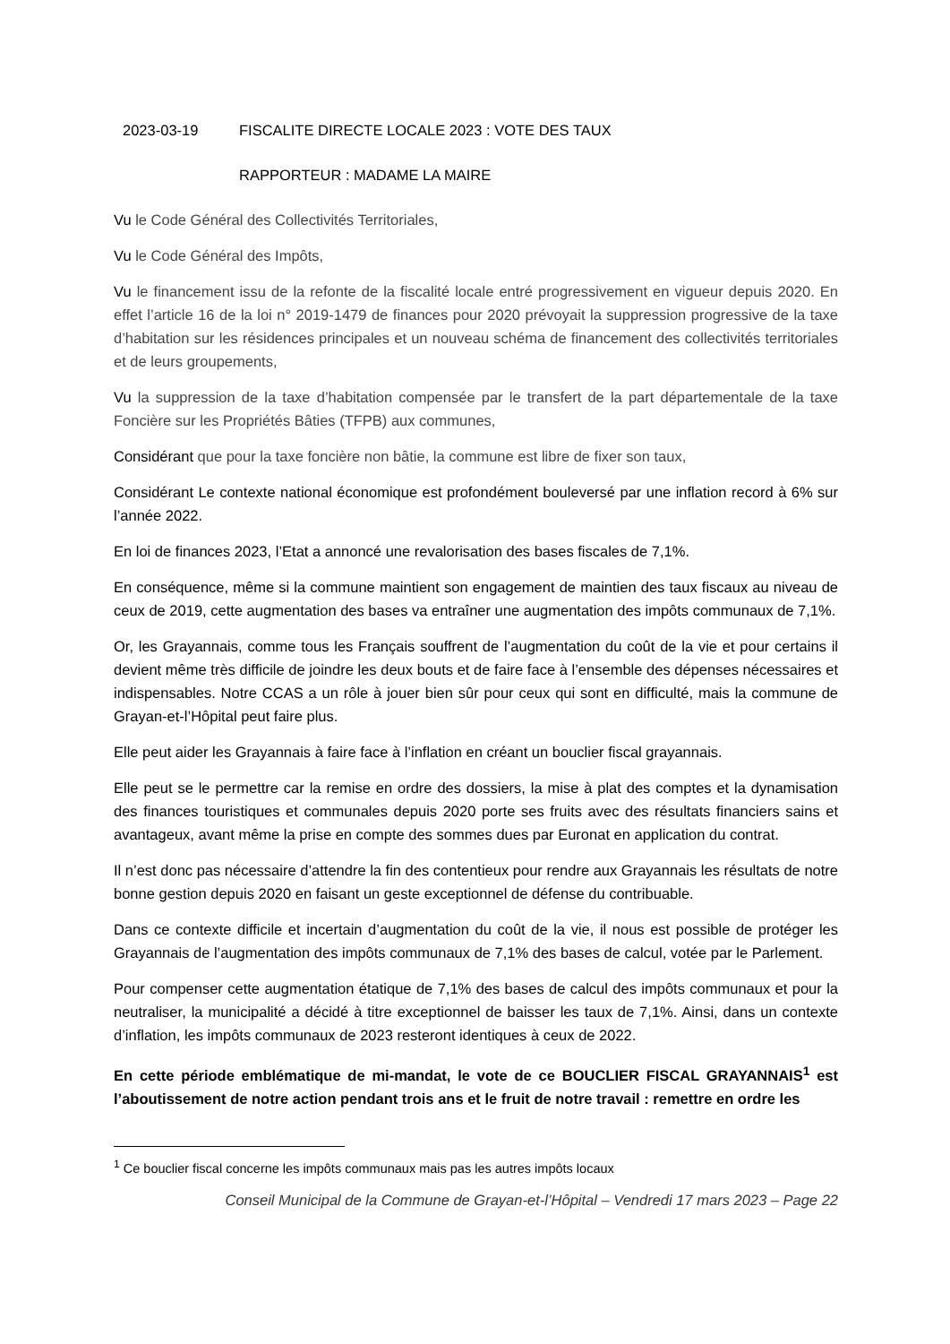2023-03-19 FISCALITE DIRECTE LOCALE 2023 : VOTE DES TAUX
RAPPORTEUR : MADAME LA MAIRE
Vu le Code Général des Collectivités Territoriales,
Vu le Code Général des Impôts,
Vu le financement issu de la refonte de la fiscalité locale entré progressivement en vigueur depuis 2020. En effet l’article 16 de la loi n° 2019-1479 de finances pour 2020 prévoyait la suppression progressive de la taxe d’habitation sur les résidences principales et un nouveau schéma de financement des collectivités territoriales et de leurs groupements,
Vu la suppression de la taxe d’habitation compensée par le transfert de la part départementale de la taxe Foncière sur les Propriétés Bâties (TFPB) aux communes,
Considérant que pour la taxe foncière non bâtie, la commune est libre de fixer son taux,
Considérant Le contexte national économique est profondément bouleversé par une inflation record à 6% sur l’année 2022.
En loi de finances 2023, l’Etat a annoncé une revalorisation des bases fiscales de 7,1%.
En conséquence, même si la commune maintient son engagement de maintien des taux fiscaux au niveau de ceux de 2019, cette augmentation des bases va entraîner une augmentation des impôts communaux de 7,1%.
Or, les Grayannais, comme tous les Français souffrent de l’augmentation du coût de la vie et pour certains il devient même très difficile de joindre les deux bouts et de faire face à l’ensemble des dépenses nécessaires et indispensables. Notre CCAS a un rôle à jouer bien sûr pour ceux qui sont en difficulté, mais la commune de Grayan-et-l’Hôpital peut faire plus.
Elle peut aider les Grayannais à faire face à l’inflation en créant un bouclier fiscal grayannais.
Elle peut se le permettre car la remise en ordre des dossiers, la mise à plat des comptes et la dynamisation des finances touristiques et communales depuis 2020 porte ses fruits avec des résultats financiers sains et avantageux, avant même la prise en compte des sommes dues par Euronat en application du contrat.
Il n’est donc pas nécessaire d’attendre la fin des contentieux pour rendre aux Grayannais les résultats de notre bonne gestion depuis 2020 en faisant un geste exceptionnel de défense du contribuable.
Dans ce contexte difficile et incertain d’augmentation du coût de la vie, il nous est possible de protéger les Grayannais de l’augmentation des impôts communaux de 7,1% des bases de calcul, votée par le Parlement.
Pour compenser cette augmentation étatique de 7,1% des bases de calcul des impôts communaux et pour la neutraliser, la municipalité a décidé à titre exceptionnel de baisser les taux de 7,1%. Ainsi, dans un contexte d’inflation, les impôts communaux de 2023 resteront identiques à ceux de 2022.
En cette période emblématique de mi-mandat, le vote de ce BOUCLIER FISCAL GRAYANNAIS<sup>1</sup> est l’aboutissement de notre action pendant trois ans et le fruit de notre travail : remettre en ordre les
<sup>1</sup> Ce bouclier fiscal concerne les impôts communaux mais pas les autres impôts locaux
Conseil Municipal de la Commune de Grayan-et-l’Hôpital – Vendredi 17 mars 2023 – Page 22